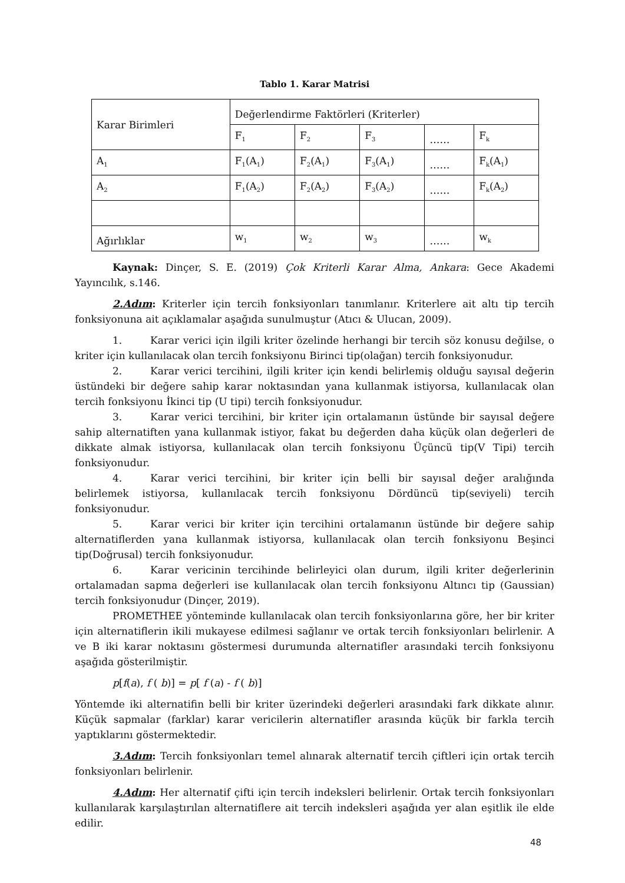Tablo 1. Karar Matrisi
| Karar Birimleri | Değerlendirme Faktörleri (Kriterler) | | | | |
| | F<sub>1</sub> | F<sub>2</sub> | F<sub>3</sub> | …… | F<sub>k</sub> |
| A<sub>1</sub> | F<sub>1</sub>(A<sub>1</sub>) | F<sub>2</sub>(A<sub>1</sub>) | F<sub>3</sub>(A<sub>1</sub>) | …… | F<sub>k</sub>(A<sub>1</sub>) |
| A<sub>2</sub> | F<sub>1</sub>(A<sub>2</sub>) | F<sub>2</sub>(A<sub>2</sub>) | F<sub>3</sub>(A<sub>2</sub>) | …… | F<sub>k</sub>(A<sub>2</sub>) |
| Ağırlıklar | w<sub>1</sub> | w<sub>2</sub> | w<sub>3</sub> | …… | w<sub>k</sub> |
Kaynak: Dinçer, S. E. (2019) Çok Kriterli Karar Alma, Ankara: Gece Akademi Yayıncılık, s.146.
2.Adım: Kriterler için tercih fonksiyonları tanımlanır. Kriterlere ait altı tip tercih fonksiyonuna ait açıklamalar aşağıda sunulmuştur (Atıcı & Ulucan, 2009).
1. Karar verici için ilgili kriter özelinde herhangi bir tercih söz konusu değilse, o kriter için kullanılacak olan tercih fonksiyonu Birinci tip(olağan) tercih fonksiyonudur.
2. Karar verici tercihini, ilgili kriter için kendi belirlemiş olduğu sayısal değerin üstündeki bir değere sahip karar noktasından yana kullanmak istiyorsa, kullanılacak olan tercih fonksiyonu İkinci tip (U tipi) tercih fonksiyonudur.
3. Karar verici tercihini, bir kriter için ortalamanın üstünde bir sayısal değere sahip alternatiften yana kullanmak istiyor, fakat bu değerden daha küçük olan değerleri de dikkate almak istiyorsa, kullanılacak olan tercih fonksiyonu Üçüncü tip(V Tipi) tercih fonksiyonudur.
4. Karar verici tercihini, bir kriter için belli bir sayısal değer aralığında belirlemek istiyorsa, kullanılacak tercih fonksiyonu Dördüncü tip(seviyeli) tercih fonksiyonudur.
5. Karar verici bir kriter için tercihini ortalamanın üstünde bir değere sahip alternatiflerden yana kullanmak istiyorsa, kullanılacak olan tercih fonksiyonu Beşinci tip(Doğrusal) tercih fonksiyonudur.
6. Karar vericinin tercihinde belirleyici olan durum, ilgili kriter değerlerinin ortalamadan sapma değerleri ise kullanılacak olan tercih fonksiyonu Altıncı tip (Gaussian) tercih fonksiyonudur (Dinçer, 2019).
PROMETHEE yönteminde kullanılacak olan tercih fonksiyonlarına göre, her bir kriter için alternatiflerin ikili mukayese edilmesi sağlanır ve ortak tercih fonksiyonları belirlenir. A ve B iki karar noktasını göstermesi durumunda alternatifler arasındaki tercih fonksiyonu aşağıda gösterilmiştir.
p[f(a), f ( b)] = p[ f (a) - f ( b)]
Yöntemde iki alternatifin belli bir kriter üzerindeki değerleri arasındaki fark dikkate alınır. Küçük sapmalar (farklar) karar vericilerin alternatifler arasında küçük bir farkla tercih yaptıklarını göstermektedir.
3.Adım: Tercih fonksiyonları temel alınarak alternatif tercih çiftleri için ortak tercih fonksiyonları belirlenir.
4.Adım: Her alternatif çifti için tercih indeksleri belirlenir. Ortak tercih fonksiyonları kullanılarak karşılaştırılan alternatiflere ait tercih indeksleri aşağıda yer alan eşitlik ile elde edilir.
48